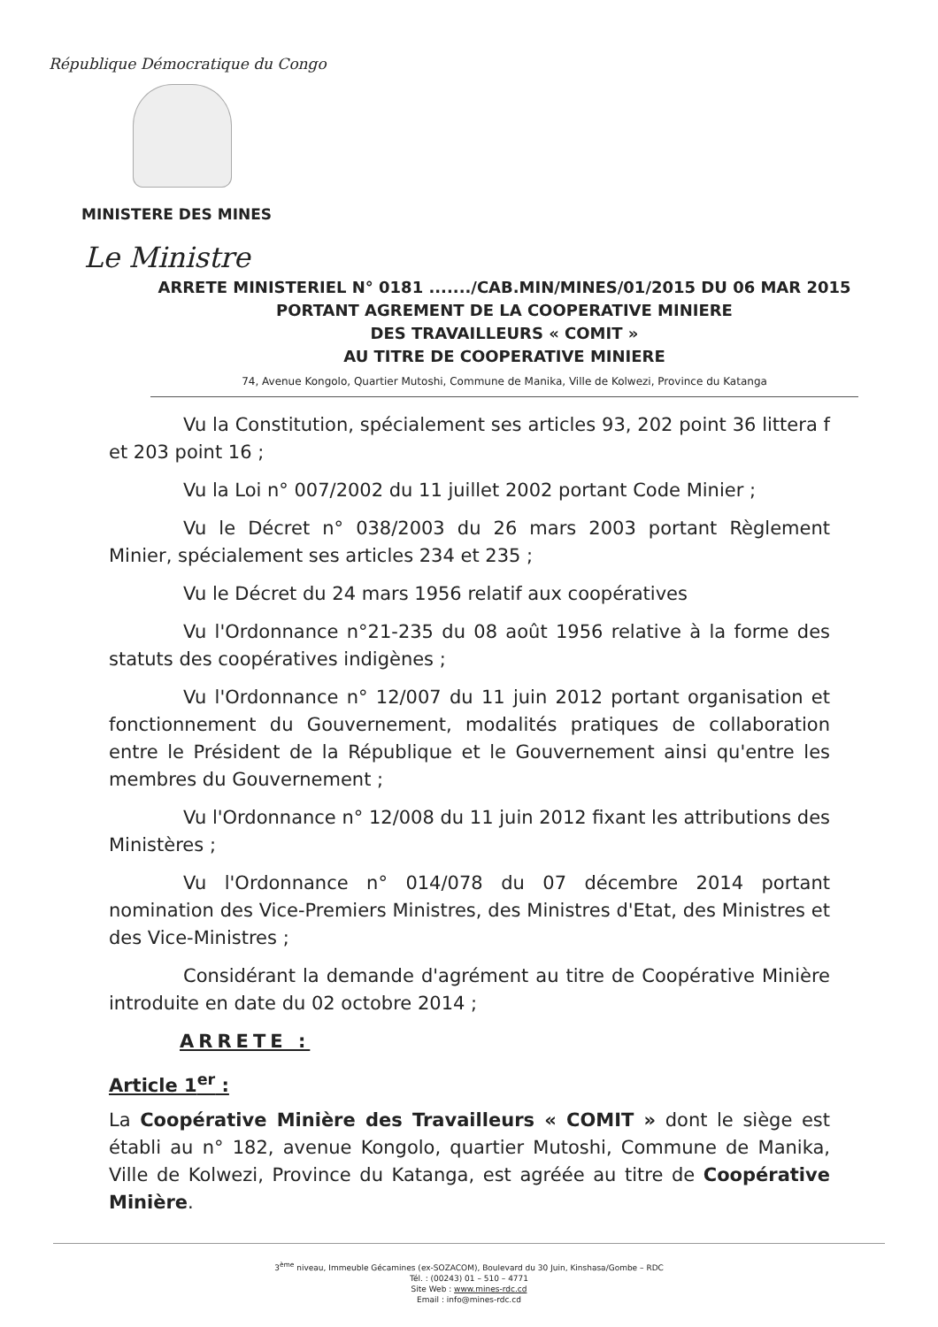République Démocratique du Congo
MINISTERE DES MINES
Le Ministre
ARRETE MINISTERIEL N° 0181 ......./CAB.MIN/MINES/01/2015 DU 06 MAR 2015
PORTANT AGREMENT DE LA COOPERATIVE MINIERE
DES TRAVAILLEURS « COMIT »
AU TITRE DE COOPERATIVE MINIERE
74, Avenue Kongolo, Quartier Mutoshi, Commune de Manika, Ville de Kolwezi, Province du Katanga
Vu la Constitution, spécialement ses articles 93, 202 point 36 littera f et 203 point 16 ;
Vu la Loi n° 007/2002 du 11 juillet 2002 portant Code Minier ;
Vu le Décret n° 038/2003 du 26 mars 2003 portant Règlement Minier, spécialement ses articles 234 et 235 ;
Vu le Décret du 24 mars 1956 relatif aux coopératives
Vu l'Ordonnance n°21-235 du 08 août 1956 relative à la forme des statuts des coopératives indigènes ;
Vu l'Ordonnance n° 12/007 du 11 juin 2012 portant organisation et fonctionnement du Gouvernement, modalités pratiques de collaboration entre le Président de la République et le Gouvernement ainsi qu'entre les membres du Gouvernement ;
Vu l'Ordonnance n° 12/008 du 11 juin 2012 fixant les attributions des Ministères ;
Vu l'Ordonnance n° 014/078 du 07 décembre 2014 portant nomination des Vice-Premiers Ministres, des Ministres d'Etat, des Ministres et des Vice-Ministres ;
Considérant la demande d'agrément au titre de Coopérative Minière introduite en date du 02 octobre 2014 ;
ARRETE :
Article 1<sup>er</sup> :
La Coopérative Minière des Travailleurs « COMIT » dont le siège est établi au n° 182, avenue Kongolo, quartier Mutoshi, Commune de Manika, Ville de Kolwezi, Province du Katanga, est agréée au titre de Coopérative Minière.
3<sup>ème</sup> niveau, Immeuble Gécamines (ex-SOZACOM), Boulevard du 30 Juin, Kinshasa/Gombe – RDC
Tél. : (00243) 01 – 510 – 4771
Site Web : www.mines-rdc.cd
Email : info@mines-rdc.cd